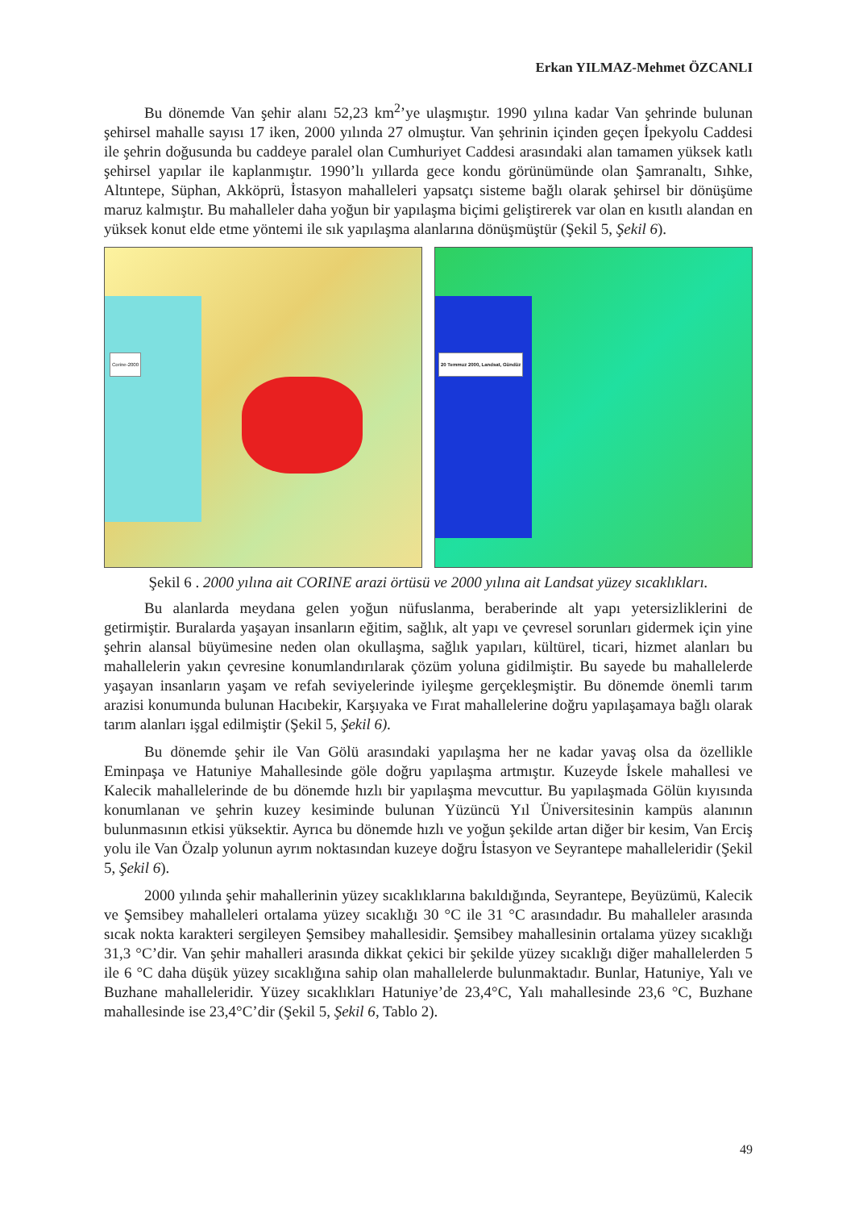Erkan YILMAZ-Mehmet ÖZCANLI
Bu dönemde Van şehir alanı 52,23 km<sup>2</sup>’ye ulaşmıştır. 1990 yılına kadar Van şehrinde bulunan şehirsel mahalle sayısı 17 iken, 2000 yılında 27 olmuştur. Van şehrinin içinden geçen İpekyolu Caddesi ile şehrin doğusunda bu caddeye paralel olan Cumhuriyet Caddesi arasındaki alan tamamen yüksek katlı şehirsel yapılar ile kaplanmıştır. 1990’lı yıllarda gece kondu görünümünde olan Şamranaltı, Sıhke, Altıntepe, Süphan, Akköprü, İstasyon mahalleleri yapsatçı sisteme bağlı olarak şehirsel bir dönüşüme maruz kalmıştır. Bu mahalleler daha yoğun bir yapılaşma biçimi geliştirerek var olan en kısıtlı alandan en yüksek konut elde etme yöntemi ile sık yapılaşma alanlarına dönüşmüştür (Şekil 5, Şekil 6).
Corine-2000
20 Temmuz 2000, Landsat, Gündüz
Şekil 6 . 2000 yılına ait CORINE arazi örtüsü ve 2000 yılına ait Landsat yüzey sıcaklıkları.
Bu alanlarda meydana gelen yoğun nüfuslanma, beraberinde alt yapı yetersizliklerini de getirmiştir. Buralarda yaşayan insanların eğitim, sağlık, alt yapı ve çevresel sorunları gidermek için yine şehrin alansal büyümesine neden olan okullaşma, sağlık yapıları, kültürel, ticari, hizmet alanları bu mahallelerin yakın çevresine konumlandırılarak çözüm yoluna gidilmiştir. Bu sayede bu mahallelerde yaşayan insanların yaşam ve refah seviyelerinde iyileşme gerçekleşmiştir. Bu dönemde önemli tarım arazisi konumunda bulunan Hacıbekir, Karşıyaka ve Fırat mahallelerine doğru yapılaşamaya bağlı olarak tarım alanları işgal edilmiştir (Şekil 5, Şekil 6).
Bu dönemde şehir ile Van Gölü arasındaki yapılaşma her ne kadar yavaş olsa da özellikle Eminpaşa ve Hatuniye Mahallesinde göle doğru yapılaşma artmıştır. Kuzeyde İskele mahallesi ve Kalecik mahallelerinde de bu dönemde hızlı bir yapılaşma mevcuttur. Bu yapılaşmada Gölün kıyısında konumlanan ve şehrin kuzey kesiminde bulunan Yüzüncü Yıl Üniversitesinin kampüs alanının bulunmasının etkisi yüksektir. Ayrıca bu dönemde hızlı ve yoğun şekilde artan diğer bir kesim, Van Erciş yolu ile Van Özalp yolunun ayrım noktasından kuzeye doğru İstasyon ve Seyrantepe mahalleleridir (Şekil 5, Şekil 6).
2000 yılında şehir mahallerinin yüzey sıcaklıklarına bakıldığında, Seyrantepe, Beyüzümü, Kalecik ve Şemsibey mahalleleri ortalama yüzey sıcaklığı 30 °C ile 31 °C arasındadır. Bu mahalleler arasında sıcak nokta karakteri sergileyen Şemsibey mahallesidir. Şemsibey mahallesinin ortalama yüzey sıcaklığı 31,3 °C’dir. Van şehir mahalleri arasında dikkat çekici bir şekilde yüzey sıcaklığı diğer mahallelerden 5 ile 6 °C daha düşük yüzey sıcaklığına sahip olan mahallelerde bulunmaktadır. Bunlar, Hatuniye, Yalı ve Buzhane mahalleleridir. Yüzey sıcaklıkları Hatuniye’de 23,4°C, Yalı mahallesinde 23,6 °C, Buzhane mahallesinde ise 23,4°C’dir (Şekil 5, Şekil 6, Tablo 2).
49